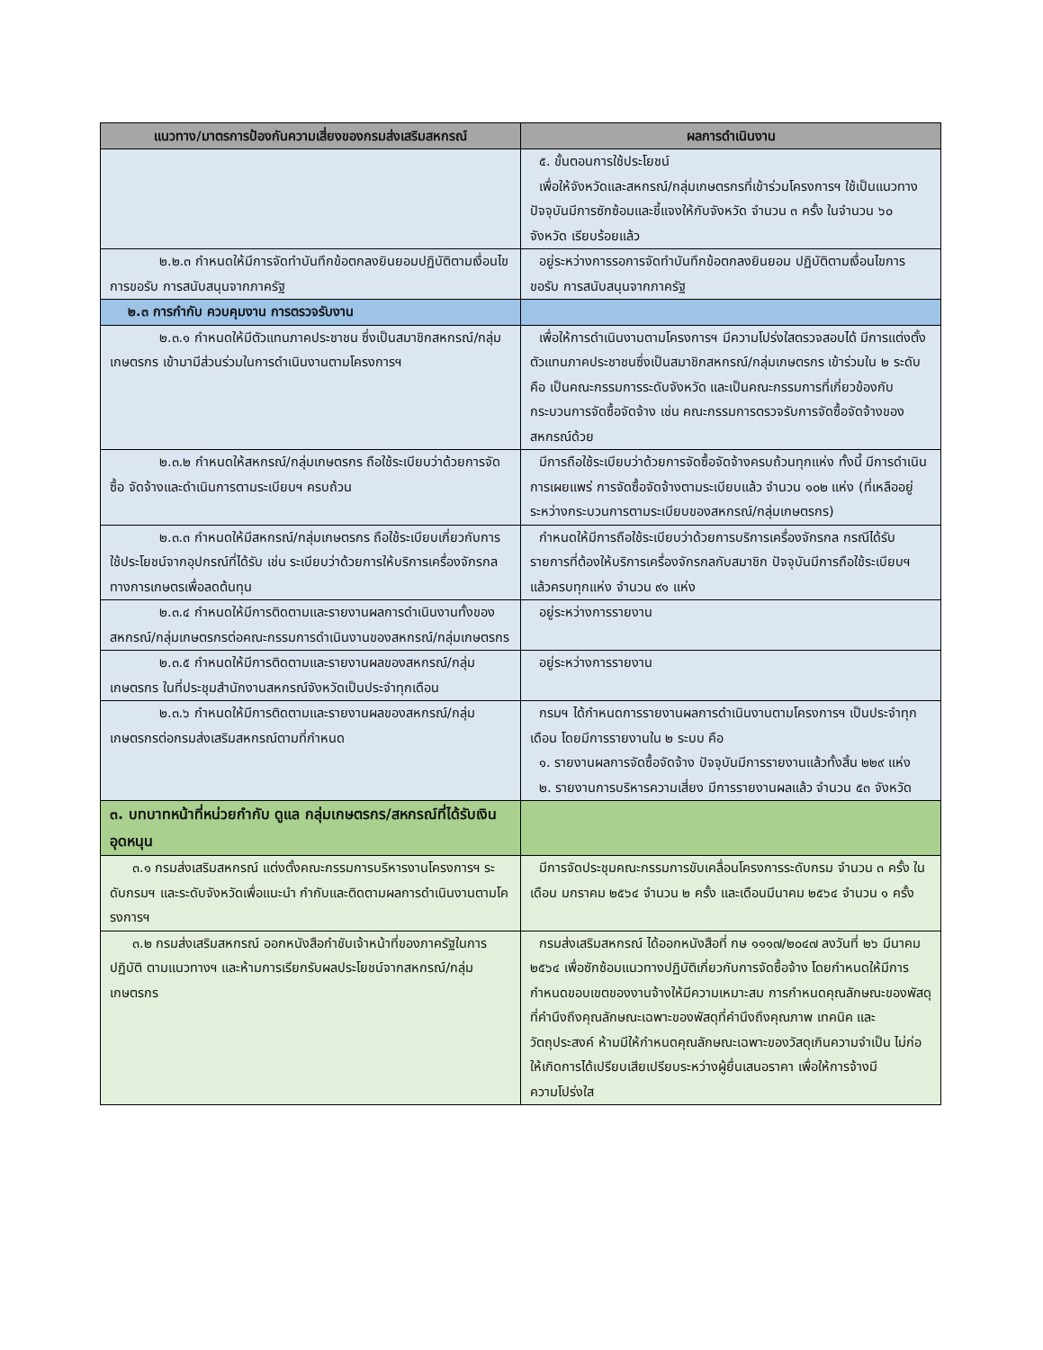| แนวทาง/มาตรการป้องกันความเสี่ยงของกรมส่งเสริมสหกรณ์ | ผลการดำเนินงาน |
| --- | --- |
| | ๕. ขั้นตอนการใช้ประโยชน์ เพื่อให้จังหวัดและสหกรณ์/กลุ่มเกษตรกรที่เข้าร่วมโครงการฯ ใช้เป็นแนวทาง ปัจจุบันมีการซักซ้อมและชี้แจงให้กับจังหวัด จำนวน ๓ ครั้ง ในจำนวน ๖๐ จังหวัด เรียบร้อยแล้ว |
| ๒.๒.๓ กำหนดให้มีการจัดทำบันทึกข้อตกลงยินยอมปฏิบัติตามเงื่อนไขการขอรับ การสนับสนุนจากภาครัฐ | อยู่ระหว่างการรอการจัดทำบันทึกข้อตกลงยินยอม ปฏิบัติตามเงื่อนไขการขอรับ การสนับสนุนจากภาครัฐ |
| ๒.๓ การกำกับ ควบคุมงาน การตรวจรับงาน | |
| ๒.๓.๑ กำหนดให้มีตัวแทนภาคประชาชน ซึ่งเป็นสมาชิกสหกรณ์/กลุ่มเกษตรกร เข้ามามีส่วนร่วมในการดำเนินงานตามโครงการฯ | เพื่อให้การดำเนินงานตามโครงการฯ มีความโปร่งใสตรวจสอบได้ มีการแต่งตั้งตัวแทนภาคประชาชนซึ่งเป็นสมาชิกสหกรณ์/กลุ่มเกษตรกร เข้าร่วมใน ๒ ระดับ คือ เป็นคณะกรรมการระดับจังหวัด และเป็นคณะกรรมการที่เกี่ยวข้องกับกระบวนการจัดซื้อจัดจ้าง เช่น คณะกรรมการตรวจรับการจัดซื้อจัดจ้างของสหกรณ์ด้วย |
| ๒.๓.๒ กำหนดให้สหกรณ์/กลุ่มเกษตรกร ถือใช้ระเบียบว่าด้วยการจัดซื้อ จัดจ้างและดำเนินการตามระเบียบฯ ครบถ้วน | มีการถือใช้ระเบียบว่าด้วยการจัดซื้อจัดจ้างครบถ้วนทุกแห่ง ทั้งนี้ มีการดำเนินการเผยแพร่ การจัดซื้อจัดจ้างตามระเบียบแล้ว จำนวน ๑๐๒ แห่ง (ที่เหลืออยู่ระหว่างกระบวนการตามระเบียบของสหกรณ์/กลุ่มเกษตรกร) |
| ๒.๓.๓ กำหนดให้มีสหกรณ์/กลุ่มเกษตรกร ถือใช้ระเบียบเกี่ยวกับการใช้ประโยชน์จากอุปกรณ์ที่ได้รับ เช่น ระเบียบว่าด้วยการให้บริการเครื่องจักรกลทางการเกษตรเพื่อลดต้นทุน | กำหนดให้มีการถือใช้ระเบียบว่าด้วยการบริการเครื่องจักรกล กรณีได้รับรายการที่ต้องให้บริการเครื่องจักรกลกับสมาชิก ปัจจุบันมีการถือใช้ระเบียบฯ แล้วครบทุกแห่ง จำนวน ๙๑ แห่ง |
| ๒.๓.๔ กำหนดให้มีการติดตามและรายงานผลการดำเนินงานทั้งของสหกรณ์/กลุ่มเกษตรกรต่อคณะกรรมการดำเนินงานของสหกรณ์/กลุ่มเกษตรกร | อยู่ระหว่างการรายงาน |
| ๒.๓.๕ กำหนดให้มีการติดตามและรายงานผลของสหกรณ์/กลุ่มเกษตรกร ในที่ประชุมสำนักงานสหกรณ์จังหวัดเป็นประจำทุกเดือน | อยู่ระหว่างการรายงาน |
| ๒.๓.๖ กำหนดให้มีการติดตามและรายงานผลของสหกรณ์/กลุ่มเกษตรกรต่อกรมส่งเสริมสหกรณ์ตามที่กำหนด | กรมฯ ได้กำหนดการรายงานผลการดำเนินงานตามโครงการฯ เป็นประจำทุกเดือน โดยมีการรายงานใน ๒ ระบบ คือ ๑. รายงานผลการจัดซื้อจัดจ้าง ปัจจุบันมีการรายงานแล้วทั้งสิ้น ๒๒๙ แห่ง ๒. รายงานการบริหารความเสี่ยง มีการรายงานผลแล้ว จำนวน ๕๓ จังหวัด |
| ๓. บทบาทหน้าที่หน่วยกำกับ ดูแล กลุ่มเกษตรกร/สหกรณ์ที่ได้รับเงินอุดหนุน | |
| ๓.๑ กรมส่งเสริมสหกรณ์ แต่งตั้งคณะกรรมการบริหารงานโครงการฯ ระดับกรมฯ และระดับจังหวัดเพื่อแนะนำ กำกับและติดตามผลการดำเนินงานตามโครงการฯ | มีการจัดประชุมคณะกรรมการขับเคลื่อนโครงการระดับกรม จำนวน ๓ ครั้ง ในเดือน มกราคม ๒๕๖๔ จำนวน ๒ ครั้ง และเดือนมีนาคม ๒๕๖๔ จำนวน ๑ ครั้ง |
| ๓.๒ กรมส่งเสริมสหกรณ์ ออกหนังสือกำชับเจ้าหน้าที่ของภาครัฐในการปฏิบัติ ตามแนวทางฯ และห้ามการเรียกรับผลประโยชน์จากสหกรณ์/กลุ่มเกษตรกร | กรมส่งเสริมสหกรณ์ ได้ออกหนังสือที่ กษ ๑๑๑๗/๒๐๔๗ ลงวันที่ ๒๖ มีนาคม ๒๕๖๔ เพื่อซักซ้อมแนวทางปฏิบัติเกี่ยวกับการจัดซื้อจ้าง โดยกำหนดให้มีการกำหนดขอบเขตของงานจ้างให้มีความเหมาะสม การกำหนดคุณลักษณะของพัสดุที่คำนึงถึงคุณลักษณะเฉพาะของพัสดุที่คำนึงถึงคุณภาพ เทคนิค และวัตถุประสงค์ ห้ามมีให้กำหนดคุณลักษณะเฉพาะของวัสดุเกินความจำเป็น ไม่ก่อให้เกิดการได้เปรียบเสียเปรียบระหว่างผู้ยื่นเสนอราคา เพื่อให้การจ้างมี ความโปร่งใส |